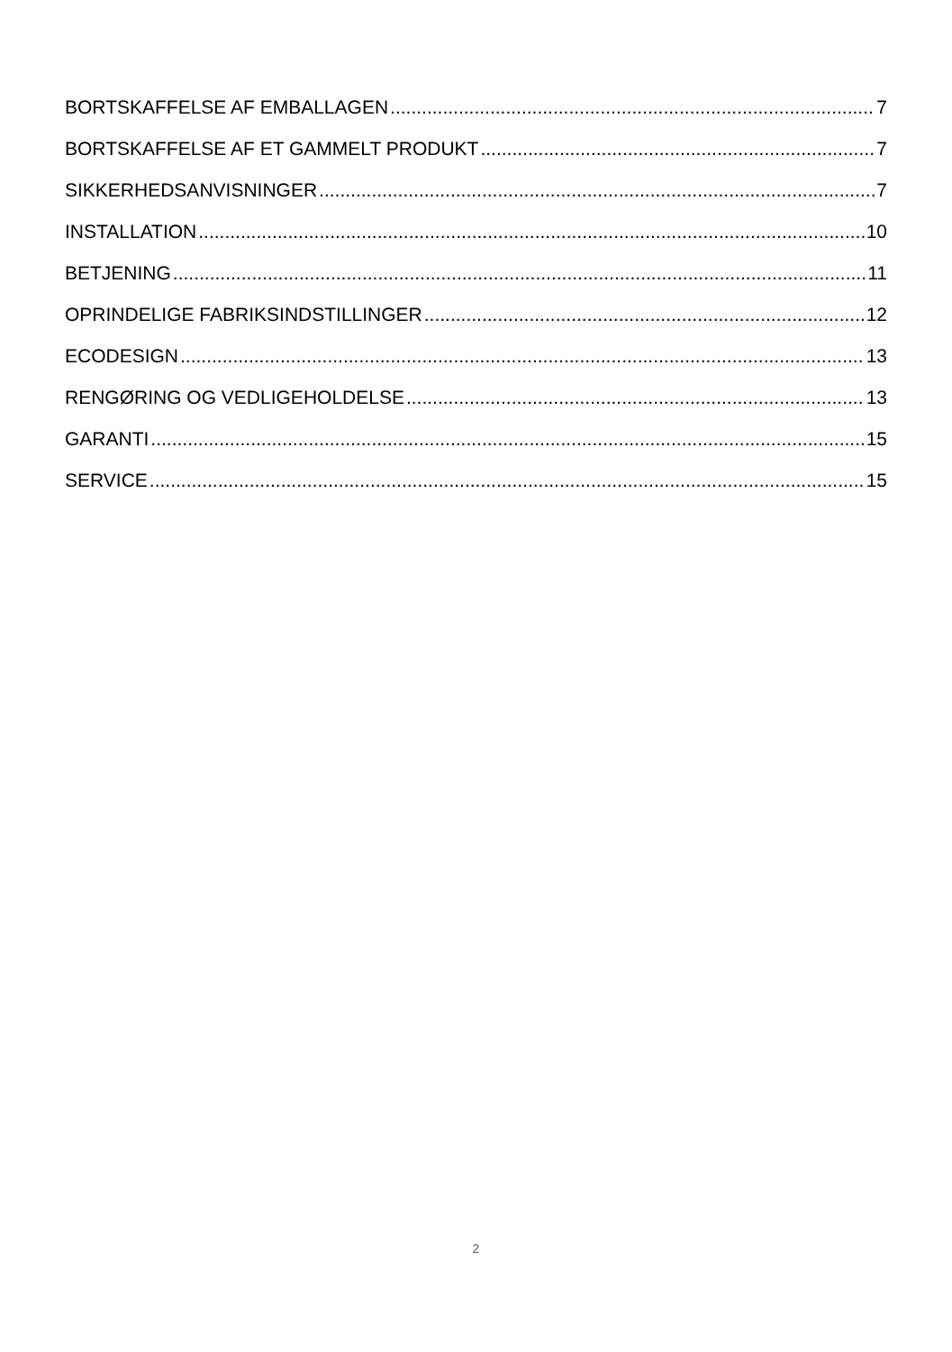BORTSKAFFELSE AF EMBALLAGEN 7
BORTSKAFFELSE AF ET GAMMELT PRODUKT 7
SIKKERHEDSANVISNINGER 7
INSTALLATION 10
BETJENING 11
OPRINDELIGE FABRIKSINDSTILLINGER 12
ECODESIGN 13
RENGØRING OG VEDLIGEHOLDELSE 13
GARANTI 15
SERVICE 15
2